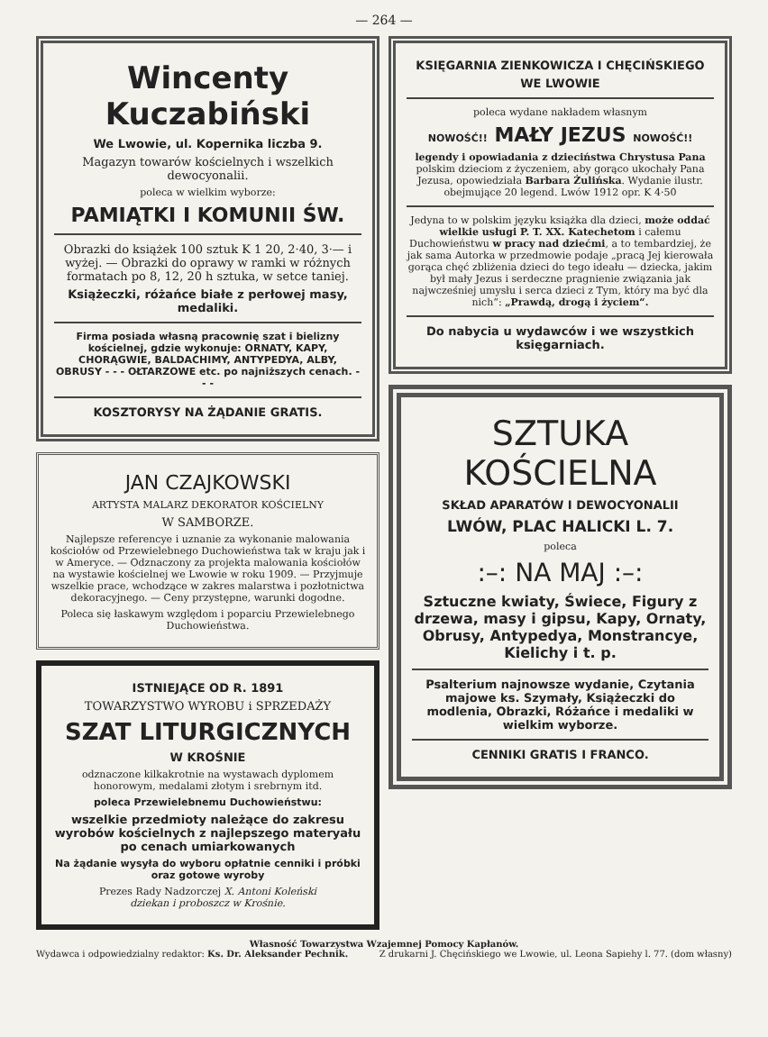— 264 —
Wincenty Kuczabiński
We Lwowie, ul. Kopernika liczba 9.
Magazyn towarów kościelnych i wszelkich dewocyonalii.
poleca w wielkim wyborze:
PAMIĄTKI I KOMUNII ŚW.
Obrazki do książek 100 sztuk K 1 20, 2·40, 3·— i wyżej. — Obrazki do oprawy w ramki w różnych formatach po 8, 12, 20 h sztuka, w setce taniej.
Książeczki, różańce białe z perłowej masy, medaliki.
Firma posiada własną pracownię szat i bielizny kościelnej, gdzie wykonuje: ORNATY, KAPY, CHORĄGWIE, BALDACHIMY, ANTYPEDYA, ALBY, OBRUSY - - - OŁTARZOWE etc. po najniższych cenach. - - -
KOSZTORYSY NA ŻĄDANIE GRATIS.
JAN CZAJKOWSKI
ARTYSTA MALARZ DEKORATOR KOŚCIELNY
W SAMBORZE.
Najlepsze referencye i uznanie za wykonanie malowania kościołów od Przewielebnego Duchowieństwa tak w kraju jak i w Ameryce. — Odznaczony za projekta malowania kościołów na wystawie kościelnej we Lwowie w roku 1909. — Przyjmuje wszelkie prace, wchodzące w zakres malarstwa i pozłotnictwa dekoracyjnego. — Ceny przystępne, warunki dogodne.
Poleca się łaskawym względom i poparciu Przewielebnego Duchowieństwa.
ISTNIEJĄCE OD R. 1891
TOWARZYSTWO WYROBU i SPRZEDAŻY
SZAT LITURGICZNYCH
W KROŚNIE
odznaczone kilkakrotnie na wystawach dyplomem honorowym, medalami złotym i srebrnym itd.
poleca Przewielebnemu Duchowieństwu:
wszelkie przedmioty należące do zakresu wyrobów kościelnych z najlepszego materyału po cenach umiarkowanych
Na żądanie wysyła do wyboru opłatnie cenniki i próbki oraz gotowe wyroby
Prezes Rady Nadzorczej X. Antoni Koleński
dziekan i proboszcz w Krośnie.
KSIĘGARNIA ZIENKOWICZA I CHĘCIŃSKIEGO
WE LWOWIE
poleca wydane nakładem własnym
NOWOŚĆ!! MAŁY JEZUS NOWOŚĆ!!
legendy i opowiadania z dzieciństwa Chrystusa Pana polskim dzieciom z życzeniem, aby gorąco ukochały Pana Jezusa, opowiedziała Barbara Żulińska. Wydanie ilustr. obejmujące 20 legend. Lwów 1912 opr. K 4·50
Jedyna to w polskim języku książka dla dzieci, może oddać wielkie usługi P. T. XX. Katechetom i całemu Duchowieństwu w pracy nad dziećmi, a to tembardziej, że jak sama Autorka w przedmowie podaje „pracą Jej kierowała gorąca chęć zbliżenia dzieci do tego ideału — dziecka, jakim był mały Jezus i serdeczne pragnienie związania jak najwcześniej umysłu i serca dzieci z Tym, który ma być dla nich“: „Prawdą, drogą i życiem“.
Do nabycia u wydawców i we wszystkich księgarniach.
SZTUKA KOŚCIELNA
SKŁAD APARATÓW I DEWOCYONALII
LWÓW, PLAC HALICKI L. 7.
poleca
:–: NA MAJ :–:
Sztuczne kwiaty, Świece, Figury z drzewa, masy i gipsu, Kapy, Ornaty, Obrusy, Antypedya, Monstrancye, Kielichy i t. p.
Psalterium najnowsze wydanie, Czytania majowe ks. Szymały, Książeczki do modlenia, Obrazki, Różańce i medaliki w wielkim wyborze.
CENNIKI GRATIS I FRANCO.
Własność Towarzystwa Wzajemnej Pomocy Kapłanów.
Wydawca i odpowiedzialny redaktor: Ks. Dr. Aleksander Pechnik. Z drukarni J. Chęcińskiego we Lwowie, ul. Leona Sapiehy l. 77. (dom własny)